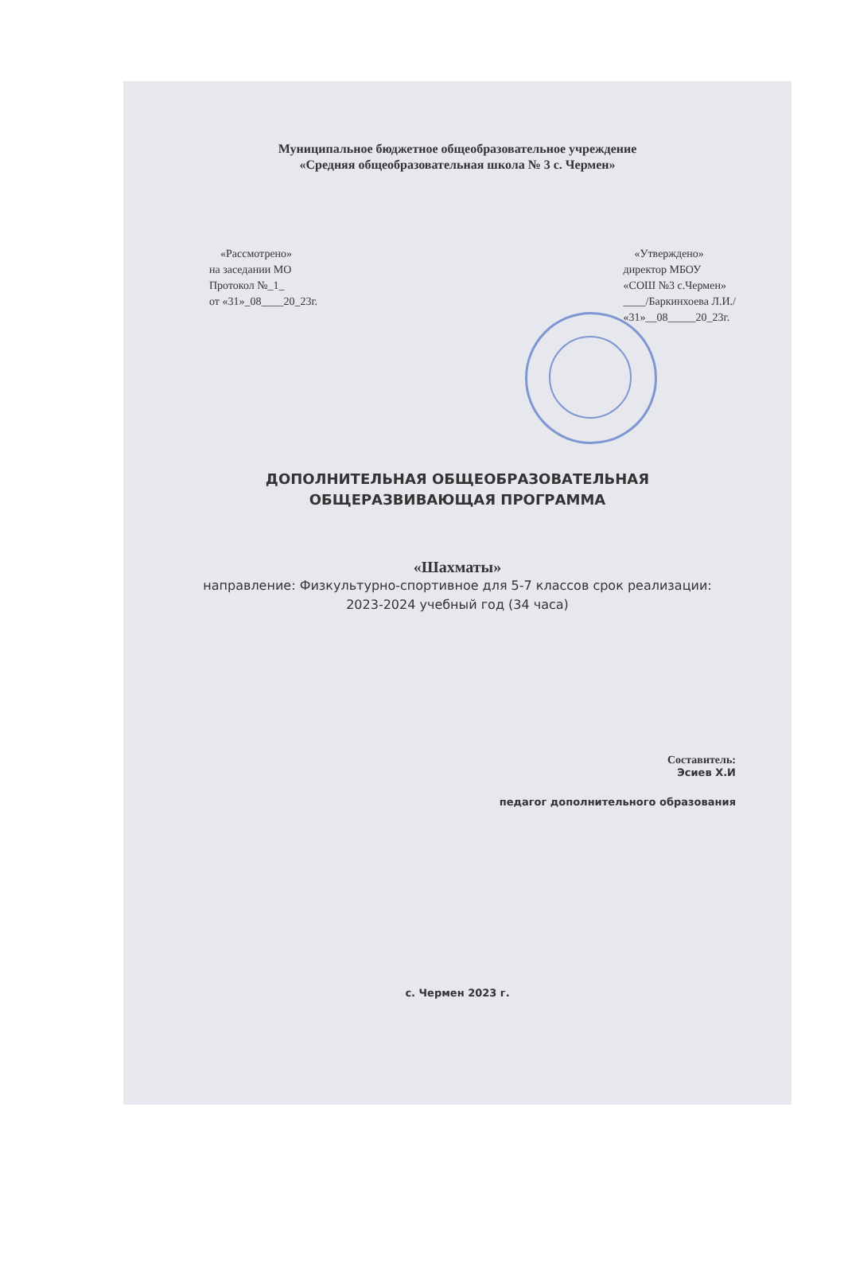Муниципальное бюджетное общеобразовательное учреждение
«Средняя общеобразовательная школа № 3 с. Чермен»
«Рассмотрено»
на заседании МО
Протокол №_1_
от «31»_08____20_23г.
«Утверждено»
директор МБОУ
«СОШ №3 с.Чермен»
____/Баркинхоева Л.И./
«31»__08_____20_23г.
ДОПОЛНИТЕЛЬНАЯ ОБЩЕОБРАЗОВАТЕЛЬНАЯ
ОБЩЕРАЗВИВАЮЩАЯ ПРОГРАММА
«Шахматы»
направление: Физкультурно-спортивное для 5-7 классов срок реализации: 2023-2024 учебный год (34 часа)
Составитель:
Эсиев Х.И
педагог дополнительного образования
с. Чермен 2023 г.